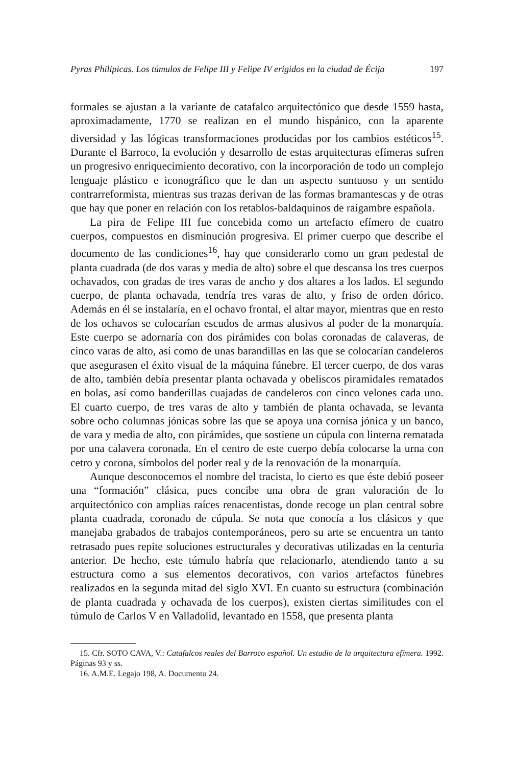Pyras Philipicas. Los túmulos de Felipe III y Felipe IV erigidos en la ciudad de Écija 197
formales se ajustan a la variante de catafalco arquitectónico que desde 1559 hasta, aproximadamente, 1770 se realizan en el mundo hispánico, con la aparente diversidad y las lógicas transformaciones producidas por los cambios estéticos<sup>15</sup>. Durante el Barroco, la evolución y desarrollo de estas arquitecturas efímeras sufren un progresivo enriquecimiento decorativo, con la incorporación de todo un complejo lenguaje plástico e iconográfico que le dan un aspecto suntuoso y un sentido contrarreformista, mientras sus trazas derivan de las formas bramantescas y de otras que hay que poner en relación con los retablos-baldaquinos de raigambre española.
La pira de Felipe III fue concebida como un artefacto efímero de cuatro cuerpos, compuestos en disminución progresiva. El primer cuerpo que describe el documento de las condiciones<sup>16</sup>, hay que considerarlo como un gran pedestal de planta cuadrada (de dos varas y media de alto) sobre el que descansa los tres cuerpos ochavados, con gradas de tres varas de ancho y dos altares a los lados. El segundo cuerpo, de planta ochavada, tendría tres varas de alto, y friso de orden dórico. Además en él se instalaría, en el ochavo frontal, el altar mayor, mientras que en resto de los ochavos se colocarían escudos de armas alusivos al poder de la monarquía. Este cuerpo se adornaría con dos pirámides con bolas coronadas de calaveras, de cinco varas de alto, así como de unas barandillas en las que se colocarían candeleros que asegurasen el éxito visual de la máquina fúnebre. El tercer cuerpo, de dos varas de alto, también debía presentar planta ochavada y obeliscos piramidales rematados en bolas, así como banderillas cuajadas de candeleros con cinco velones cada uno. El cuarto cuerpo, de tres varas de alto y también de planta ochavada, se levanta sobre ocho columnas jónicas sobre las que se apoya una cornisa jónica y un banco, de vara y media de alto, con pirámides, que sostiene un cúpula con linterna rematada por una calavera coronada. En el centro de este cuerpo debía colocarse la urna con cetro y corona, símbolos del poder real y de la renovación de la monarquía.
Aunque desconocemos el nombre del tracista, lo cierto es que éste debió poseer una “formación” clásica, pues concibe una obra de gran valoración de lo arquitectónico con amplias raíces renacentistas, donde recoge un plan central sobre planta cuadrada, coronado de cúpula. Se nota que conocía a los clásicos y que manejaba grabados de trabajos contemporáneos, pero su arte se encuentra un tanto retrasado pues repite soluciones estructurales y decorativas utilizadas en la centuria anterior. De hecho, este túmulo habría que relacionarlo, atendiendo tanto a su estructura como a sus elementos decorativos, con varios artefactos fúnebres realizados en la segunda mitad del siglo XVI. En cuanto su estructura (combinación de planta cuadrada y ochavada de los cuerpos), existen ciertas similitudes con el túmulo de Carlos V en Valladolid, levantado en 1558, que presenta planta
15. Cfr. SOTO CAVA, V.: Catafalcos reales del Barroco español. Un estudio de la arquitectura efímera. 1992. Páginas 93 y ss.
16. A.M.E. Legajo 198, A. Documento 24.